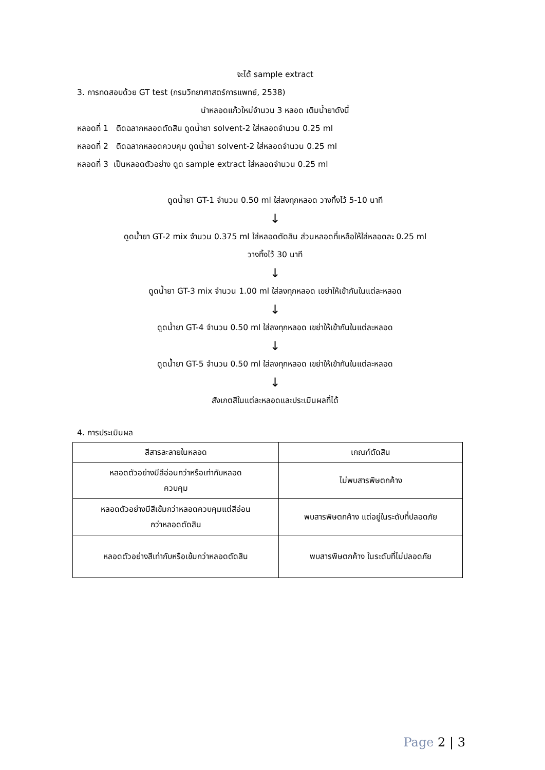จะได้ sample extract
3. การทดสอบด้วย GT test (กรมวิทยาศาสตร์การแพทย์, 2538)
นำหลอดแก้วใหม่จำนวน 3 หลอด เติมน้ำยาดังนี้
หลอดที่ 1 ติดฉลากหลอดตัดสิน ดูดน้ำยา solvent-2 ใส่หลอดจำนวน 0.25 ml
หลอดที่ 2 ติดฉลากหลอดควบคุม ดูดน้ำยา solvent-2 ใส่หลอดจำนวน 0.25 ml
หลอดที่ 3 เป็นหลอดตัวอย่าง ดูด sample extract ใส่หลอดจำนวน 0.25 ml
ดูดน้ำยา GT-1 จำนวน 0.50 ml ใส่ลงทุกหลอด วางทิ้งไว้ 5-10 นาที
↓
ดูดน้ำยา GT-2 mix จำนวน 0.375 ml ใส่หลอดตัดสิน ส่วนหลอดที่เหลือให้ใส่หลอดละ 0.25 ml
วางทิ้งไว้ 30 นาที
↓
ดูดน้ำยา GT-3 mix จำนวน 1.00 ml ใส่ลงทุกหลอด เขย่าให้เข้ากันในแต่ละหลอด
↓
ดูดน้ำยา GT-4 จำนวน 0.50 ml ใส่ลงทุกหลอด เขย่าให้เข้ากันในแต่ละหลอด
↓
ดูดน้ำยา GT-5 จำนวน 0.50 ml ใส่ลงทุกหลอด เขย่าให้เข้ากันในแต่ละหลอด
↓
สังเกตสีในแต่ละหลอดและประเมินผลที่ได้
4. การประเมินผล
| สีสารละลายในหลอด | เกณฑ์ตัดสิน |
| --- | --- |
| หลอดตัวอย่างมีสีอ่อนกว่าหรือเท่ากับหลอด ควบคุม | ไม่พบสารพิษตกค้าง |
| หลอดตัวอย่างมีสีเข้มกว่าหลอดควบคุมแต่สีอ่อน กว่าหลอดตัดสิน | พบสารพิษตกค้าง แต่อยู่ในระดับที่ปลอดภัย |
| หลอดตัวอย่างสีเท่ากับหรือเข้มกว่าหลอดตัดสิน | พบสารพิษตกค้าง ในระดับที่ไม่ปลอดภัย |
Page 2 | 3